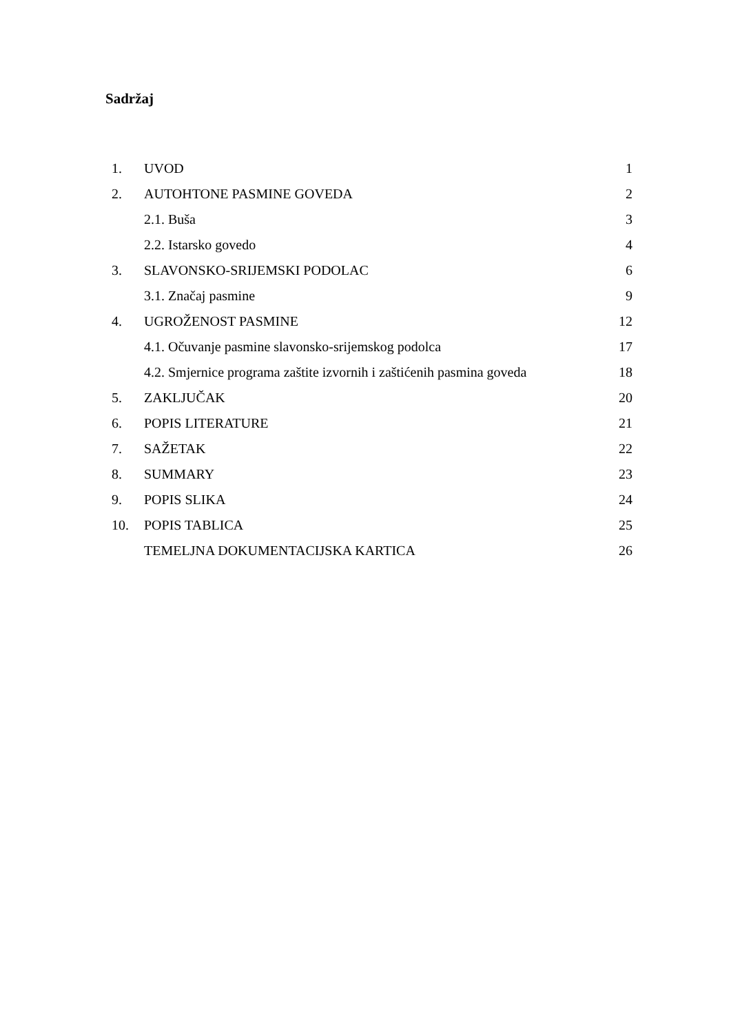Sadržaj
1. UVOD 1
2. AUTOHTONE PASMINE GOVEDA 2
2.1. Buša 3
2.2. Istarsko govedo 4
3. SLAVONSKO-SRIJEMSKI PODOLAC 6
3.1. Značaj pasmine 9
4. UGROŽENOST PASMINE 12
4.1. Očuvanje pasmine slavonsko-srijemskog podolca 17
4.2. Smjernice programa zaštite izvornih i zaštićenih pasmina goveda 18
5. ZAKLJUČAK 20
6. POPIS LITERATURE 21
7. SAŽETAK 22
8. SUMMARY 23
9. POPIS SLIKA 24
10. POPIS TABLICA 25
TEMELJNA DOKUMENTACIJSKA KARTICA 26